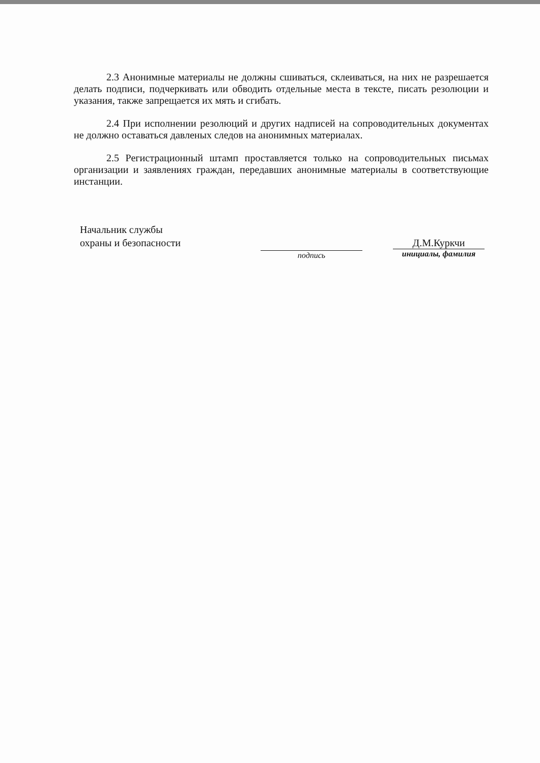2.3 Анонимные материалы не должны сшиваться, склеиваться, на них не разрешается делать подписи, подчеркивать или обводить отдельные места в тексте, писать резолюции и указания, также запрещается их мять и сгибать.
2.4 При исполнении резолюций и других надписей на сопроводительных документах не должно оставаться давленых следов на анонимных материалах.
2.5 Регистрационный штамп проставляется только на сопроводительных письмах организации и заявлениях граждан, передавших анонимные материалы в соответствующие инстанции.
Начальник службы
охраны и безопасности
подпись
Д.М.Куркчи
инициалы, фамилия